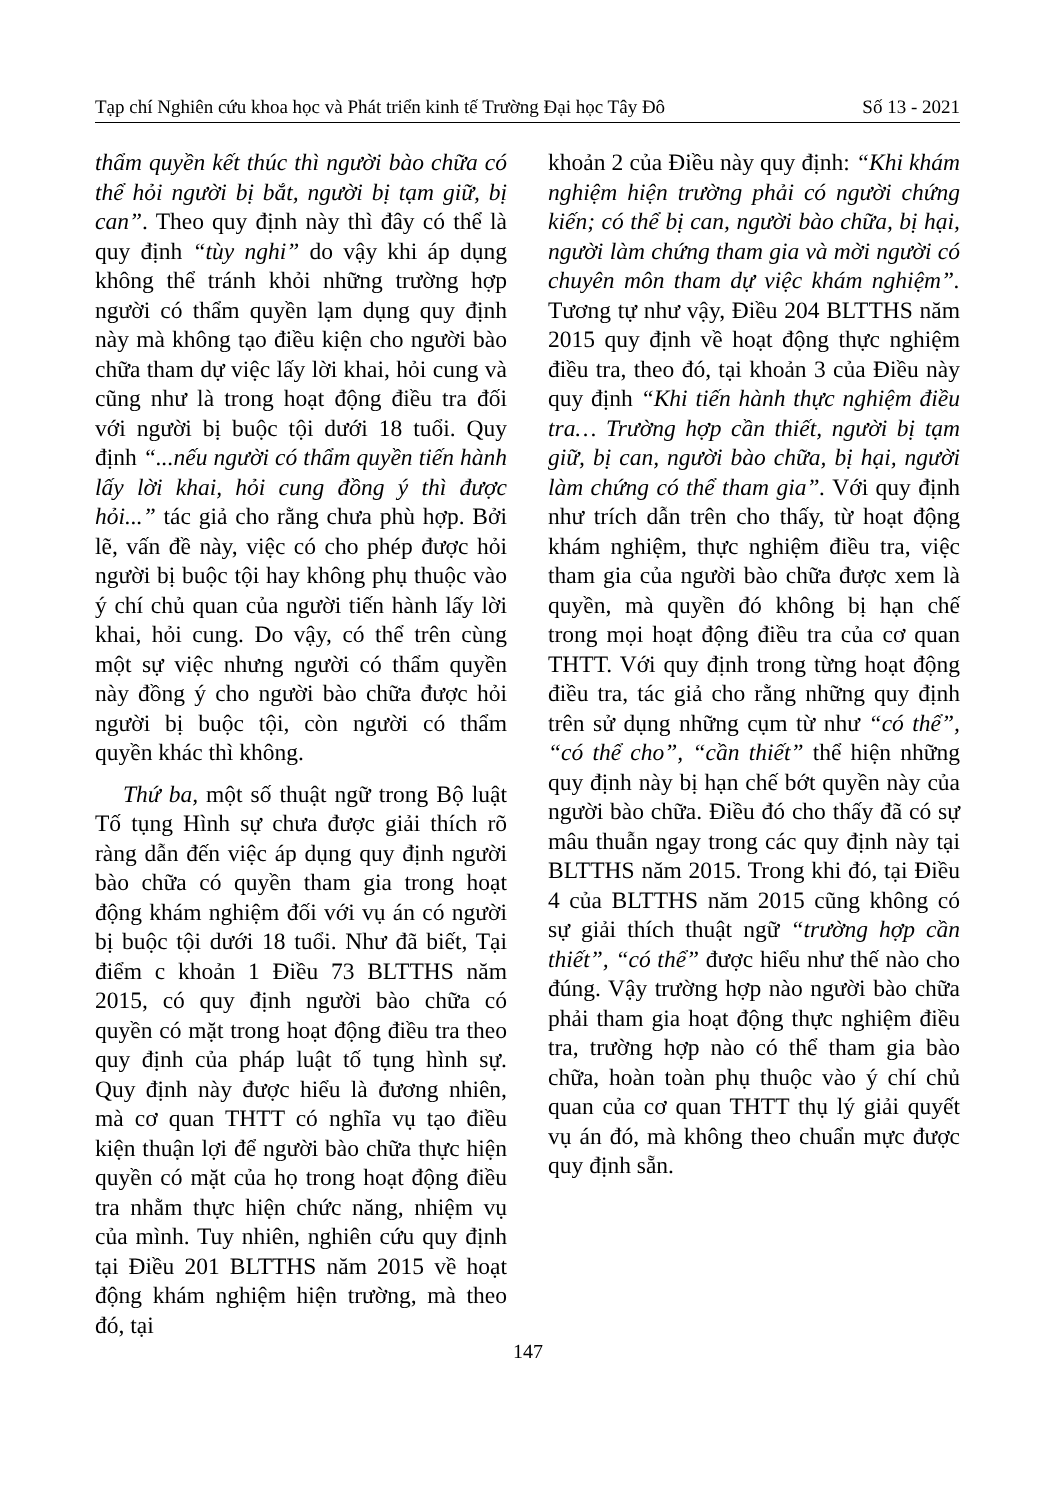Tạp chí Nghiên cứu khoa học và Phát triển kinh tế Trường Đại học Tây Đô Số 13 - 2021
thẩm quyền kết thúc thì người bào chữa có thể hỏi người bị bắt, người bị tạm giữ, bị can”. Theo quy định này thì đây có thể là quy định “tùy nghi” do vậy khi áp dụng không thể tránh khỏi những trường hợp người có thẩm quyền lạm dụng quy định này mà không tạo điều kiện cho người bào chữa tham dự việc lấy lời khai, hỏi cung và cũng như là trong hoạt động điều tra đối với người bị buộc tội dưới 18 tuổi. Quy định “...nếu người có thẩm quyền tiến hành lấy lời khai, hỏi cung đồng ý thì được hỏi...” tác giả cho rằng chưa phù hợp. Bởi lẽ, vấn đề này, việc có cho phép được hỏi người bị buộc tội hay không phụ thuộc vào ý chí chủ quan của người tiến hành lấy lời khai, hỏi cung. Do vậy, có thể trên cùng một sự việc nhưng người có thẩm quyền này đồng ý cho người bào chữa được hỏi người bị buộc tội, còn người có thẩm quyền khác thì không.
Thứ ba, một số thuật ngữ trong Bộ luật Tố tụng Hình sự chưa được giải thích rõ ràng dẫn đến việc áp dụng quy định người bào chữa có quyền tham gia trong hoạt động khám nghiệm đối với vụ án có người bị buộc tội dưới 18 tuổi. Như đã biết, Tại điểm c khoản 1 Điều 73 BLTTHS năm 2015, có quy định người bào chữa có quyền có mặt trong hoạt động điều tra theo quy định của pháp luật tố tụng hình sự. Quy định này được hiểu là đương nhiên, mà cơ quan THTT có nghĩa vụ tạo điều kiện thuận lợi để người bào chữa thực hiện quyền có mặt của họ trong hoạt động điều tra nhằm thực hiện chức năng, nhiệm vụ của mình. Tuy nhiên, nghiên cứu quy định tại Điều 201 BLTTHS năm 2015 về hoạt động khám nghiệm hiện trường, mà theo đó, tại
khoản 2 của Điều này quy định: “Khi khám nghiệm hiện trường phải có người chứng kiến; có thể bị can, người bào chữa, bị hại, người làm chứng tham gia và mời người có chuyên môn tham dự việc khám nghiệm”. Tương tự như vậy, Điều 204 BLTTHS năm 2015 quy định về hoạt động thực nghiệm điều tra, theo đó, tại khoản 3 của Điều này quy định “Khi tiến hành thực nghiệm điều tra… Trường hợp cần thiết, người bị tạm giữ, bị can, người bào chữa, bị hại, người làm chứng có thể tham gia”. Với quy định như trích dẫn trên cho thấy, từ hoạt động khám nghiệm, thực nghiệm điều tra, việc tham gia của người bào chữa được xem là quyền, mà quyền đó không bị hạn chế trong mọi hoạt động điều tra của cơ quan THTT. Với quy định trong từng hoạt động điều tra, tác giả cho rằng những quy định trên sử dụng những cụm từ như “có thể”, “có thể cho”, “cần thiết” thể hiện những quy định này bị hạn chế bớt quyền này của người bào chữa. Điều đó cho thấy đã có sự mâu thuẫn ngay trong các quy định này tại BLTTHS năm 2015. Trong khi đó, tại Điều 4 của BLTTHS năm 2015 cũng không có sự giải thích thuật ngữ “trường hợp cần thiết”, “có thể” được hiểu như thế nào cho đúng. Vậy trường hợp nào người bào chữa phải tham gia hoạt động thực nghiệm điều tra, trường hợp nào có thể tham gia bào chữa, hoàn toàn phụ thuộc vào ý chí chủ quan của cơ quan THTT thụ lý giải quyết vụ án đó, mà không theo chuẩn mực được quy định sẵn.
147